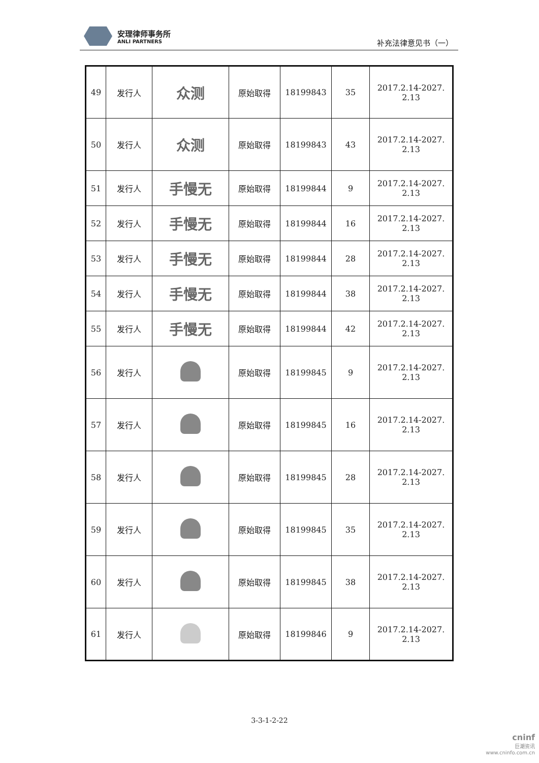安理律师事务所
ANLI PARTNERS
补充法律意见书（一）
| 49 | 发行人 | 众测 | 原始取得 | 18199843 | 35 | 2017.2.14-2027. 2.13 |
| 50 | 发行人 | 众测 | 原始取得 | 18199843 | 43 | 2017.2.14-2027. 2.13 |
| 51 | 发行人 | 手慢无 | 原始取得 | 18199844 | 9 | 2017.2.14-2027. 2.13 |
| 52 | 发行人 | 手慢无 | 原始取得 | 18199844 | 16 | 2017.2.14-2027. 2.13 |
| 53 | 发行人 | 手慢无 | 原始取得 | 18199844 | 28 | 2017.2.14-2027. 2.13 |
| 54 | 发行人 | 手慢无 | 原始取得 | 18199844 | 38 | 2017.2.14-2027. 2.13 |
| 55 | 发行人 | 手慢无 | 原始取得 | 18199844 | 42 | 2017.2.14-2027. 2.13 |
| 56 | 发行人 | | 原始取得 | 18199845 | 9 | 2017.2.14-2027. 2.13 |
| 57 | 发行人 | | 原始取得 | 18199845 | 16 | 2017.2.14-2027. 2.13 |
| 58 | 发行人 | | 原始取得 | 18199845 | 28 | 2017.2.14-2027. 2.13 |
| 59 | 发行人 | | 原始取得 | 18199845 | 35 | 2017.2.14-2027. 2.13 |
| 60 | 发行人 | | 原始取得 | 18199845 | 38 | 2017.2.14-2027. 2.13 |
| 61 | 发行人 | | 原始取得 | 18199846 | 9 | 2017.2.14-2027. 2.13 |
3-3-1-2-22
cninf
巨潮资讯
www.cninfo.com.cn